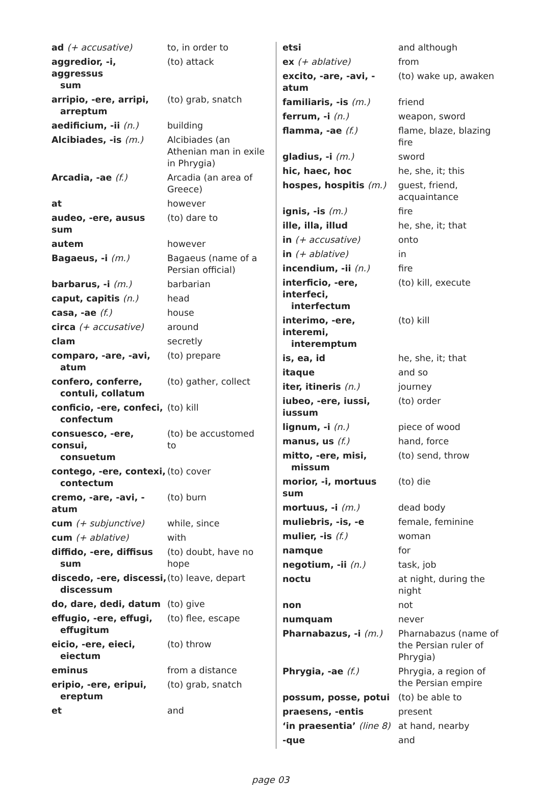| ad (+ accusative) | to, in order to |
| aggredior, -i, aggressus sum | (to) attack |
| arripio, -ere, arripi, arreptum | (to) grab, snatch |
| aedificium, -ii (n.) | building |
| Alcibiades, -is (m.) | Alcibiades (an Athenian man in exile in Phrygia) |
| Arcadia, -ae (f.) | Arcadia (an area of Greece) |
| at | however |
| audeo, -ere, ausus sum | (to) dare to |
| autem | however |
| Bagaeus, -i (m.) | Bagaeus (name of a Persian official) |
| barbarus, -i (m.) | barbarian |
| caput, capitis (n.) | head |
| casa, -ae (f.) | house |
| circa (+ accusative) | around |
| clam | secretly |
| comparo, -are, -avi, atum | (to) prepare |
| confero, conferre, contuli, collatum | (to) gather, collect |
| conficio, -ere, confeci, confectum | (to) kill |
| consuesco, -ere, consui, consuetum | (to) be accustomed to |
| contego, -ere, contexi, contectum | (to) cover |
| cremo, -are, -avi, -atum | (to) burn |
| cum (+ subjunctive) | while, since |
| cum (+ ablative) | with |
| diffido, -ere, diffisus sum | (to) doubt, have no hope |
| discedo, -ere, discessi, discessum | (to) leave, depart |
| do, dare, dedi, datum | (to) give |
| effugio, -ere, effugi, effugitum | (to) flee, escape |
| eicio, -ere, eieci, eiectum | (to) throw |
| eminus | from a distance |
| eripio, -ere, eripui, ereptum | (to) grab, snatch |
| et | and |
| etsi | and although |
| ex (+ ablative) | from |
| excito, -are, -avi, -atum | (to) wake up, awaken |
| familiaris, -is (m.) | friend |
| ferrum, -i (n.) | weapon, sword |
| flamma, -ae (f.) | flame, blaze, blazing fire |
| gladius, -i (m.) | sword |
| hic, haec, hoc | he, she, it; this |
| hospes, hospitis (m.) | guest, friend, acquaintance |
| ignis, -is (m.) | fire |
| ille, illa, illud | he, she, it; that |
| in (+ accusative) | onto |
| in (+ ablative) | in |
| incendium, -ii (n.) | fire |
| interficio, -ere, interfeci, interfectum | (to) kill, execute |
| interimo, -ere, interemi, interemptum | (to) kill |
| is, ea, id | he, she, it; that |
| itaque | and so |
| iter, itineris (n.) | journey |
| iubeo, -ere, iussi, iussum | (to) order |
| lignum, -i (n.) | piece of wood |
| manus, us (f.) | hand, force |
| mitto, -ere, misi, missum | (to) send, throw |
| morior, -i, mortuus sum | (to) die |
| mortuus, -i (m.) | dead body |
| muliebris, -is, -e | female, feminine |
| mulier, -is (f.) | woman |
| namque | for |
| negotium, -ii (n.) | task, job |
| noctu | at night, during the night |
| non | not |
| numquam | never |
| Pharnabazus, -i (m.) | Pharnabazus (name of the Persian ruler of Phrygia) |
| Phrygia, -ae (f.) | Phrygia, a region of the Persian empire |
| possum, posse, potui | (to) be able to |
| praesens, -entis | present |
| ‘in praesentia’ (line 8) | at hand, nearby |
| -que | and |
page 03